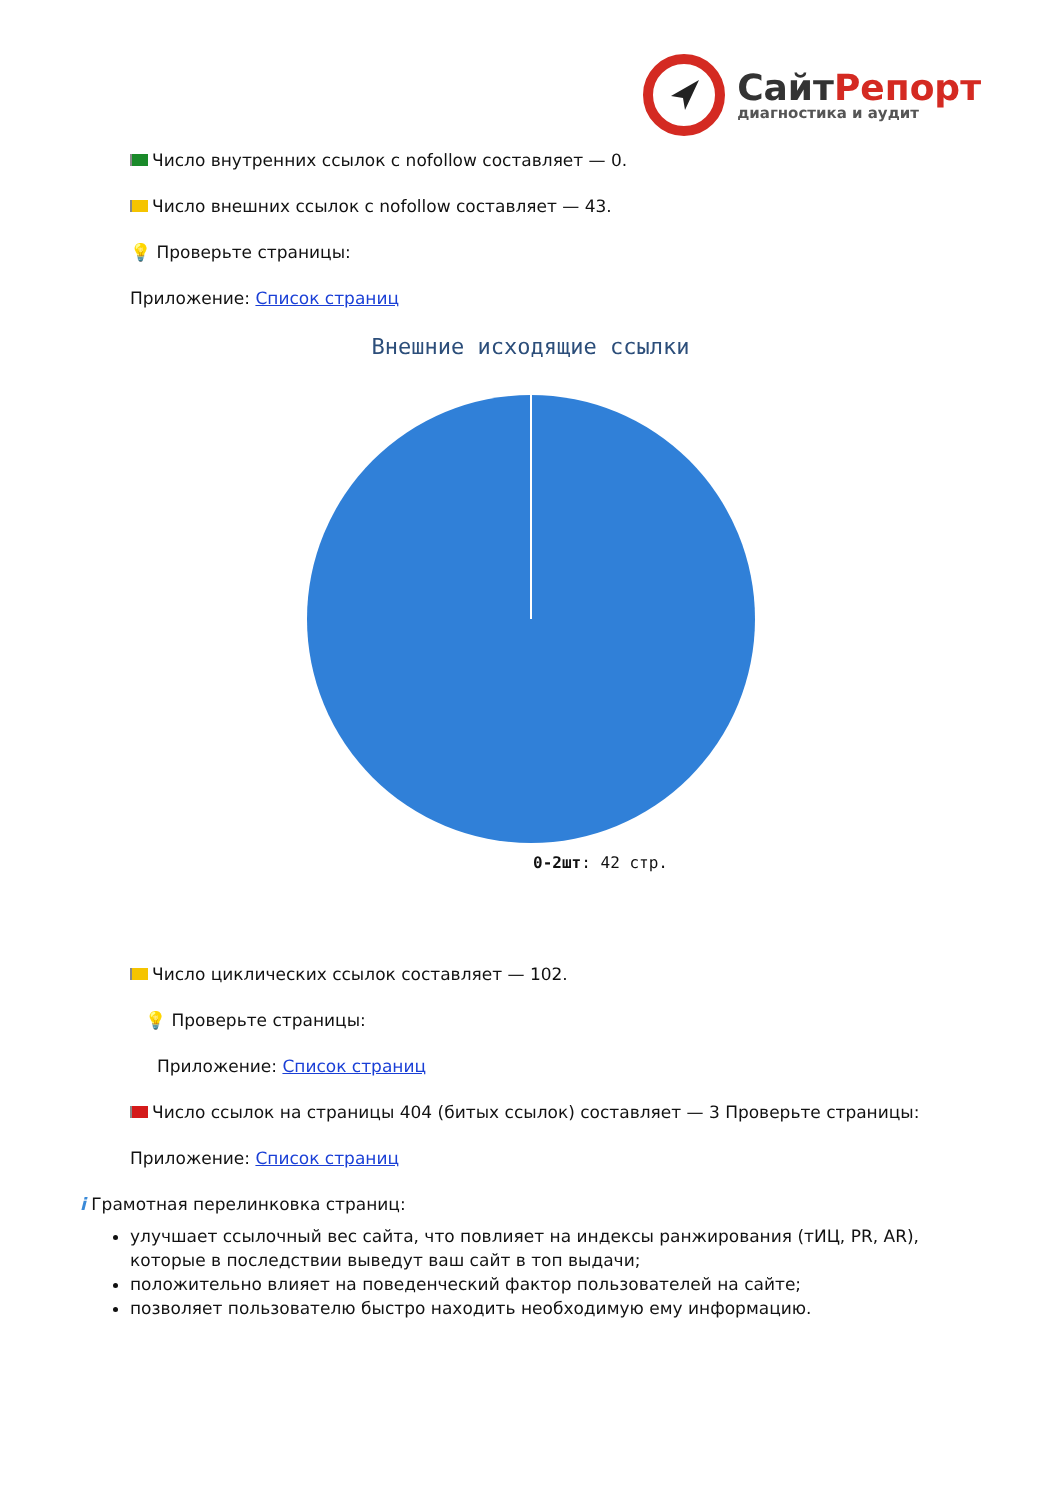СайтРепорт
диагностика и аудит
Число внутренних ссылок с nofollow составляет — 0.
Число внешних ссылок с nofollow составляет — 43.
💡 Проверьте страницы:
Приложение: Список страниц
Внешние исходящие ссылки
0-2шт: 42 стр.
Число циклических ссылок составляет — 102.
💡 Проверьте страницы:
Приложение: Список страниц
Число ссылок на страницы 404 (битых ссылок) составляет — 3 Проверьте страницы:
Приложение: Список страниц
i Грамотная перелинковка страниц:
улучшает ссылочный вес сайта, что повлияет на индексы ранжирования (тИЦ, PR, AR), которые в последствии выведут ваш сайт в топ выдачи;
положительно влияет на поведенческий фактор пользователей на сайте;
позволяет пользователю быстро находить необходимую ему информацию.